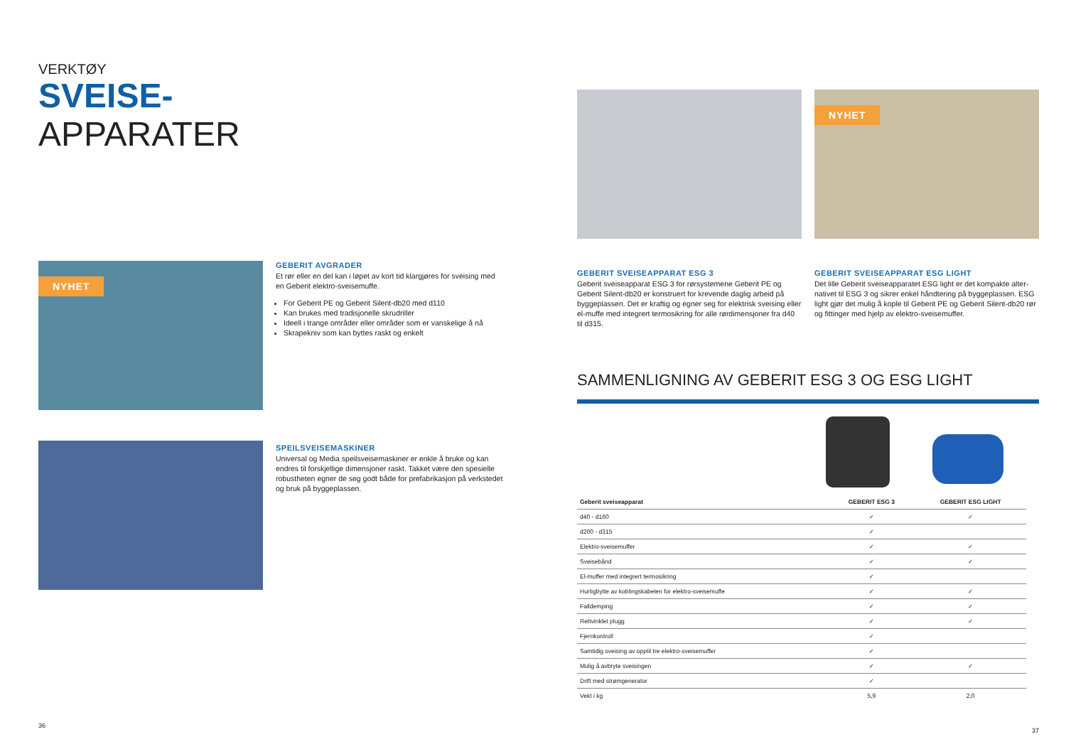VERKTØY
SVEISE-
APPARATER
NYHET
GEBERIT AVGRADER
Et rør eller en del kan i løpet av kort tid klargjøres for sveising med en Geberit elektro-sveisemuffe.
For Geberit PE og Geberit Silent-db20 med d110
Kan brukes med tradisjonelle skrudriller
Ideell i trange områder eller områder som er vanskelige å nå
Skrapekniv som kan byttes raskt og enkelt
SPEILSVEISEMASKINER
Universal og Media speilsveisemaskiner er enkle å bruke og kan endres til forskjellige dimensjoner raskt. Takket være den spesielle robustheten egner de seg godt både for prefabrikasjon på verkstedet og bruk på byggeplassen.
36
NYHET
GEBERIT SVEISEAPPARAT ESG 3
Geberit sveiseapparat ESG 3 for rørsystemene Geberit PE og Geberit Silent-db20 er konstruert for krevende daglig arbeid på byggeplassen. Det er kraftig og egner seg for elektrisk sveising eller el-muffe med integrert termosikring for alle rørdimensjoner fra d40 til d315.
GEBERIT SVEISEAPPARAT ESG LIGHT
Det lille Geberit sveiseapparatet ESG light er det kompakte alter-nativet til ESG 3 og sikrer enkel håndtering på byggeplassen. ESG light gjør det mulig å kople til Geberit PE og Geberit Silent-db20 rør og fittinger med hjelp av elektro-sveisemuffer.
SAMMENLIGNING AV GEBERIT ESG 3 OG ESG LIGHT
| Geberit sveiseapparat | GEBERIT ESG 3 | GEBERIT ESG LIGHT |
| --- | --- | --- |
| d40 - d160 | ✓ | ✓ |
| d200 - d315 | ✓ | |
| Elektro-sveisemuffer | ✓ | ✓ |
| Sveisebånd | ✓ | ✓ |
| El-muffer med integrert termosikring | ✓ | |
| Hurtigbytte av koblingskabelen for elektro-sveisemuffe | ✓ | ✓ |
| Falldemping | ✓ | ✓ |
| Rettvinklet plugg | ✓ | ✓ |
| Fjernkontroll | ✓ | |
| Samtidig sveising av opptil tre elektro-sveisemuffer | ✓ | |
| Mulig å avbryte sveisingen | ✓ | ✓ |
| Drift med strømgenerator | ✓ | |
| Vekt i kg | 5,9 | 2,0 |
37